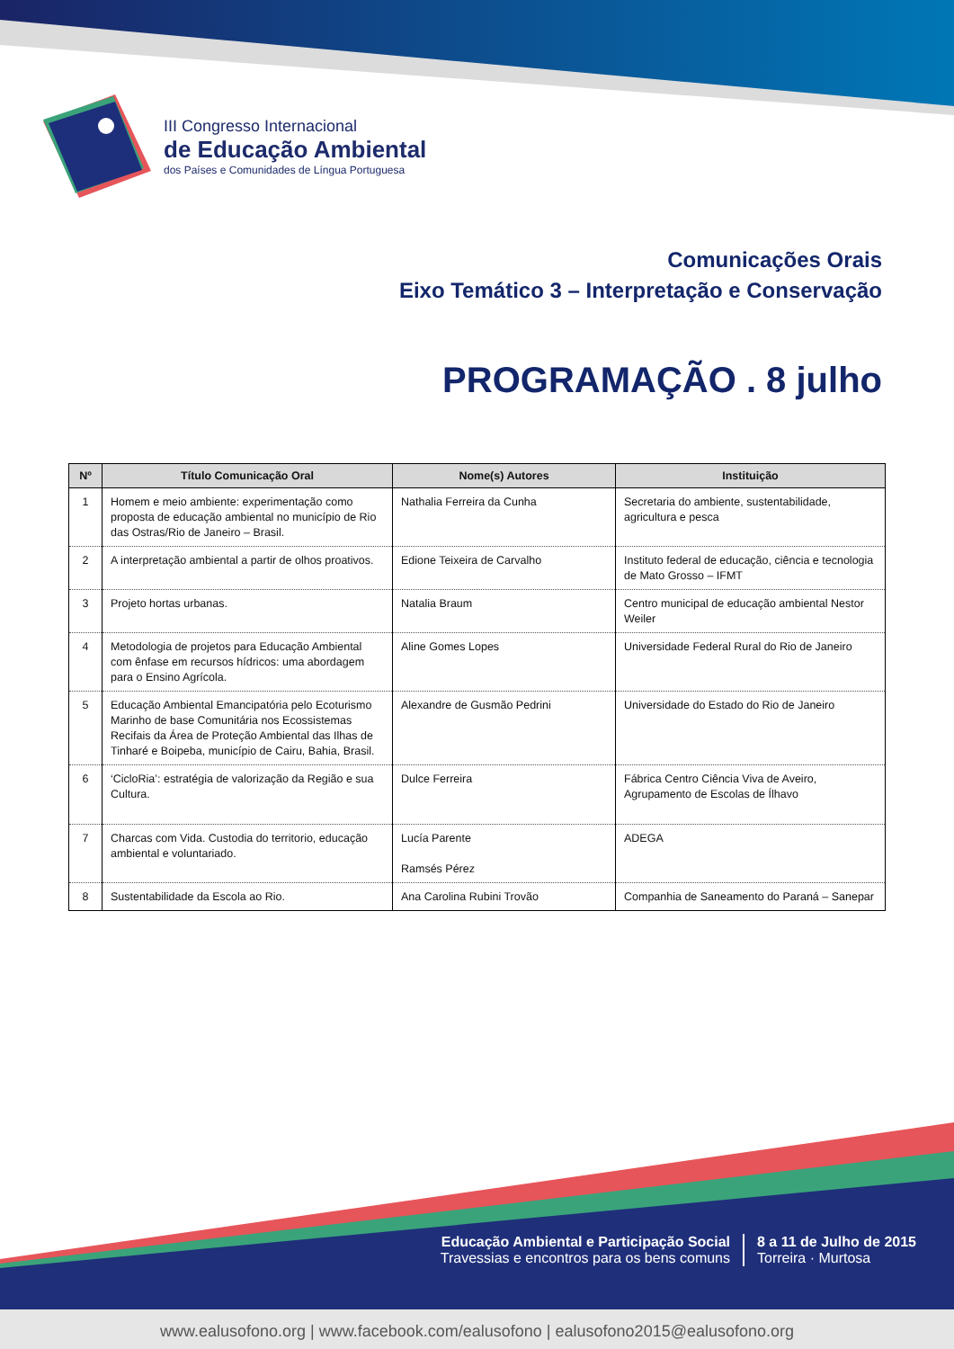III Congresso Internacional
de Educação Ambiental
dos Países e Comunidades de Língua Portuguesa
Comunicações Orais
Eixo Temático 3 – Interpretação e Conservação
PROGRAMAÇÃO . 8 julho
| Nº | Título Comunicação Oral | Nome(s) Autores | Instituição |
| --- | --- | --- | --- |
| 1 | Homem e meio ambiente: experimentação como proposta de educação ambiental no município de Rio das Ostras/Rio de Janeiro – Brasil. | Nathalia Ferreira da Cunha | Secretaria do ambiente, sustentabilidade, agricultura e pesca |
| 2 | A interpretação ambiental a partir de olhos proativos. | Edione Teixeira de Carvalho | Instituto federal de educação, ciência e tecnologia de Mato Grosso – IFMT |
| 3 | Projeto hortas urbanas. | Natalia Braum | Centro municipal de educação ambiental Nestor Weiler |
| 4 | Metodologia de projetos para Educação Ambiental com ênfase em recursos hídricos: uma abordagem para o Ensino Agrícola. | Aline Gomes Lopes | Universidade Federal Rural do Rio de Janeiro |
| 5 | Educação Ambiental Emancipatória pelo Ecoturismo Marinho de base Comunitária nos Ecossistemas Recifais da Área de Proteção Ambiental das Ilhas de Tinharé e Boipeba, município de Cairu, Bahia, Brasil. | Alexandre de Gusmão Pedrini | Universidade do Estado do Rio de Janeiro |
| 6 | ‘CicloRia’: estratégia de valorização da Região e sua Cultura. | Dulce Ferreira | Fábrica Centro Ciência Viva de Aveiro, Agrupamento de Escolas de Ílhavo |
| 7 | Charcas com Vida. Custodia do territorio, educação ambiental e voluntariado. | Lucía Parente Ramsés Pérez | ADEGA |
| 8 | Sustentabilidade da Escola ao Rio. | Ana Carolina Rubini Trovão | Companhia de Saneamento do Paraná – Sanepar |
Educação Ambiental e Participação Social
Travessias e encontros para os bens comuns
8 a 11 de Julho de 2015
Torreira · Murtosa
www.ealusofono.org | www.facebook.com/ealusofono | ealusofono2015@ealusofono.org